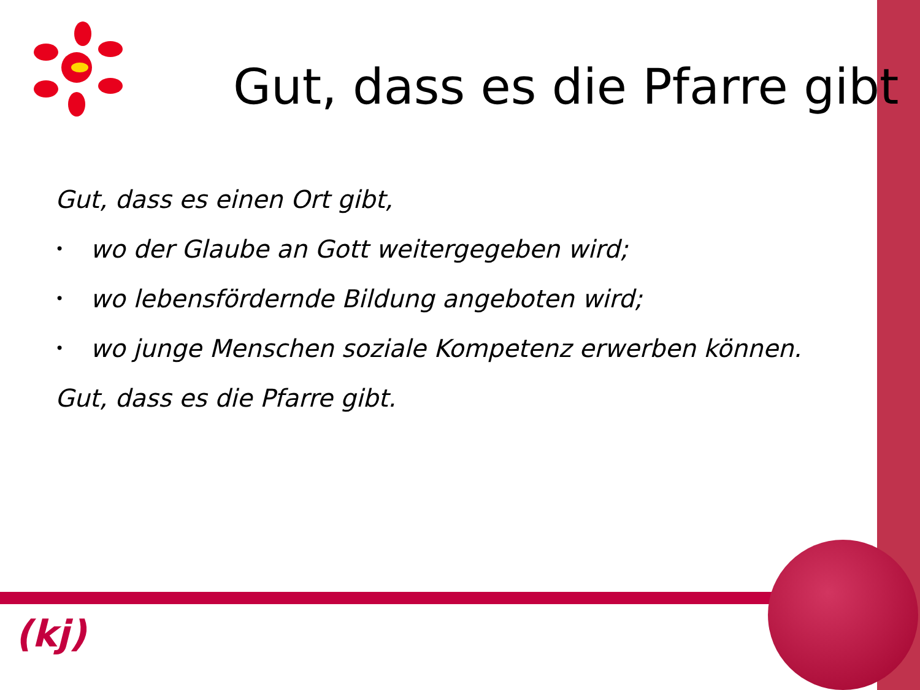Gut, dass es die Pfarre gibt
Gut, dass es einen Ort gibt,
• wo der Glaube an Gott weitergegeben wird;
• wo lebensfördernde Bildung angeboten wird;
• wo junge Menschen soziale Kompetenz erwerben können.
Gut, dass es die Pfarre gibt.
(kj)